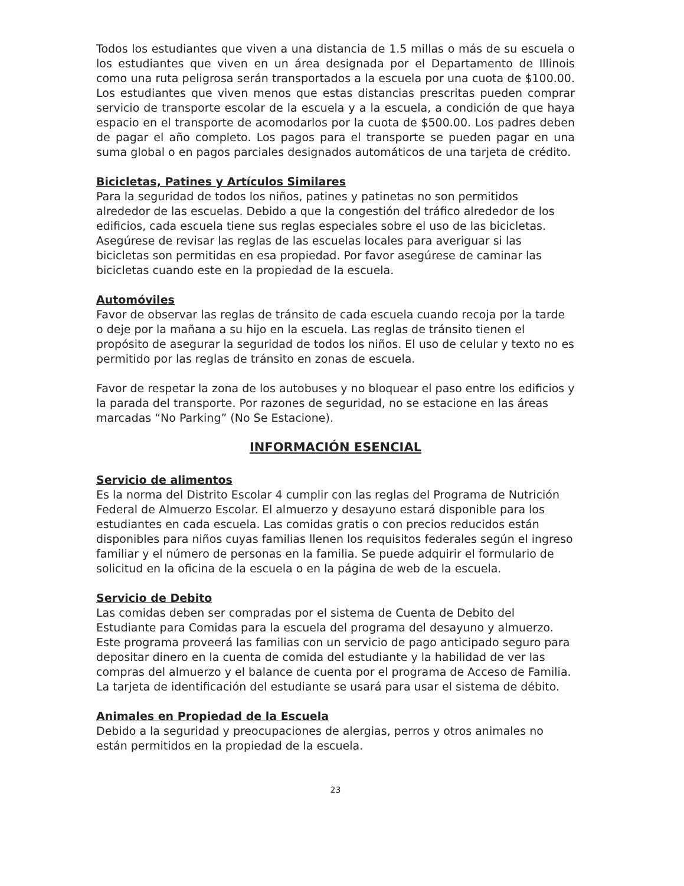Todos los estudiantes que viven a una distancia de 1.5 millas o más de su escuela o los estudiantes que viven en un área designada por el Departamento de Illinois como una ruta peligrosa serán transportados a la escuela por una cuota de $100.00. Los estudiantes que viven menos que estas distancias prescritas pueden comprar servicio de transporte escolar de la escuela y a la escuela, a condición de que haya espacio en el transporte de acomodarlos por la cuota de $500.00. Los padres deben de pagar el año completo. Los pagos para el transporte se pueden pagar en una suma global o en pagos parciales designados automáticos de una tarjeta de crédito.
Bicicletas, Patines y Artículos Similares
Para la seguridad de todos los niños, patines y patinetas no son permitidos alrededor de las escuelas. Debido a que la congestión del tráfico alrededor de los edificios, cada escuela tiene sus reglas especiales sobre el uso de las bicicletas. Asegúrese de revisar las reglas de las escuelas locales para averiguar si las bicicletas son permitidas en esa propiedad. Por favor asegúrese de caminar las bicicletas cuando este en la propiedad de la escuela.
Automóviles
Favor de observar las reglas de tránsito de cada escuela cuando recoja por la tarde o deje por la mañana a su hijo en la escuela. Las reglas de tránsito tienen el propósito de asegurar la seguridad de todos los niños. El uso de celular y texto no es permitido por las reglas de tránsito en zonas de escuela.
Favor de respetar la zona de los autobuses y no bloquear el paso entre los edificios y la parada del transporte. Por razones de seguridad, no se estacione en las áreas marcadas “No Parking” (No Se Estacione).
INFORMACIÓN ESENCIAL
Servicio de alimentos
Es la norma del Distrito Escolar 4 cumplir con las reglas del Programa de Nutrición Federal de Almuerzo Escolar. El almuerzo y desayuno estará disponible para los estudiantes en cada escuela. Las comidas gratis o con precios reducidos están disponibles para niños cuyas familias llenen los requisitos federales según el ingreso familiar y el número de personas en la familia. Se puede adquirir el formulario de solicitud en la oficina de la escuela o en la página de web de la escuela.
Servicio de Debito
Las comidas deben ser compradas por el sistema de Cuenta de Debito del Estudiante para Comidas para la escuela del programa del desayuno y almuerzo. Este programa proveerá las familias con un servicio de pago anticipado seguro para depositar dinero en la cuenta de comida del estudiante y la habilidad de ver las compras del almuerzo y el balance de cuenta por el programa de Acceso de Familia. La tarjeta de identificación del estudiante se usará para usar el sistema de débito.
Animales en Propiedad de la Escuela
Debido a la seguridad y preocupaciones de alergias, perros y otros animales no están permitidos en la propiedad de la escuela.
23